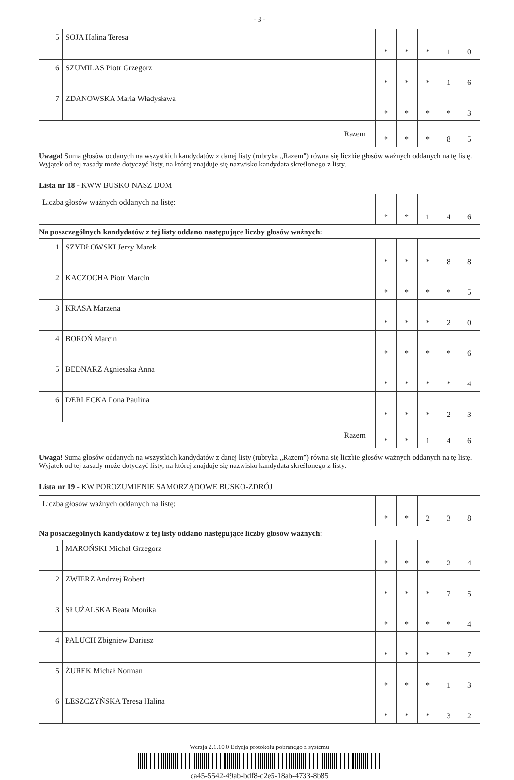- 3 -
| 5 | SOJA Halina Teresa | * | * | * | 1 | 0 |
| 6 | SZUMILAS Piotr Grzegorz | * | * | * | 1 | 6 |
| 7 | ZDANOWSKA Maria Władysława | * | * | * | * | 3 |
| Razem | | * | * | * | 8 | 5 |
Uwaga! Suma głosów oddanych na wszystkich kandydatów z danej listy (rubryka „Razem”) równa się liczbie głosów ważnych oddanych na tę listę. Wyjątek od tej zasady może dotyczyć listy, na której znajduje się nazwisko kandydata skreślonego z listy.
Lista nr 18 - KWW BUSKO NASZ DOM
| Liczba głosów ważnych oddanych na listę: | * | * | 1 | 4 | 6 |
Na poszczególnych kandydatów z tej listy oddano następujące liczby głosów ważnych:
| 1 | SZYDŁOWSKI Jerzy Marek | * | * | * | 8 | 8 |
| 2 | KACZOCHA Piotr Marcin | * | * | * | * | 5 |
| 3 | KRASA Marzena | * | * | * | 2 | 0 |
| 4 | BOROŃ Marcin | * | * | * | * | 6 |
| 5 | BEDNARZ Agnieszka Anna | * | * | * | * | 4 |
| 6 | DERLECKA Ilona Paulina | * | * | * | 2 | 3 |
| Razem | | * | * | 1 | 4 | 6 |
Uwaga! Suma głosów oddanych na wszystkich kandydatów z danej listy (rubryka „Razem”) równa się liczbie głosów ważnych oddanych na tę listę. Wyjątek od tej zasady może dotyczyć listy, na której znajduje się nazwisko kandydata skreślonego z listy.
Lista nr 19 - KW POROZUMIENIE SAMORZĄDOWE BUSKO-ZDRÓJ
| Liczba głosów ważnych oddanych na listę: | * | * | 2 | 3 | 8 |
Na poszczególnych kandydatów z tej listy oddano następujące liczby głosów ważnych:
| 1 | MAROŃSKI Michał Grzegorz | * | * | * | 2 | 4 |
| 2 | ZWIERZ Andrzej Robert | * | * | * | 7 | 5 |
| 3 | SŁUŻALSKA Beata Monika | * | * | * | * | 4 |
| 4 | PALUCH Zbigniew Dariusz | * | * | * | * | 7 |
| 5 | ŻUREK Michał Norman | * | * | * | 1 | 3 |
| 6 | LESZCZYŃSKA Teresa Halina | * | * | * | 3 | 2 |
Wersja 2.1.10.0 Edycja protokołu pobranego z systemu
ca45-5542-49ab-bdf8-c2e5-18ab-4733-8b85